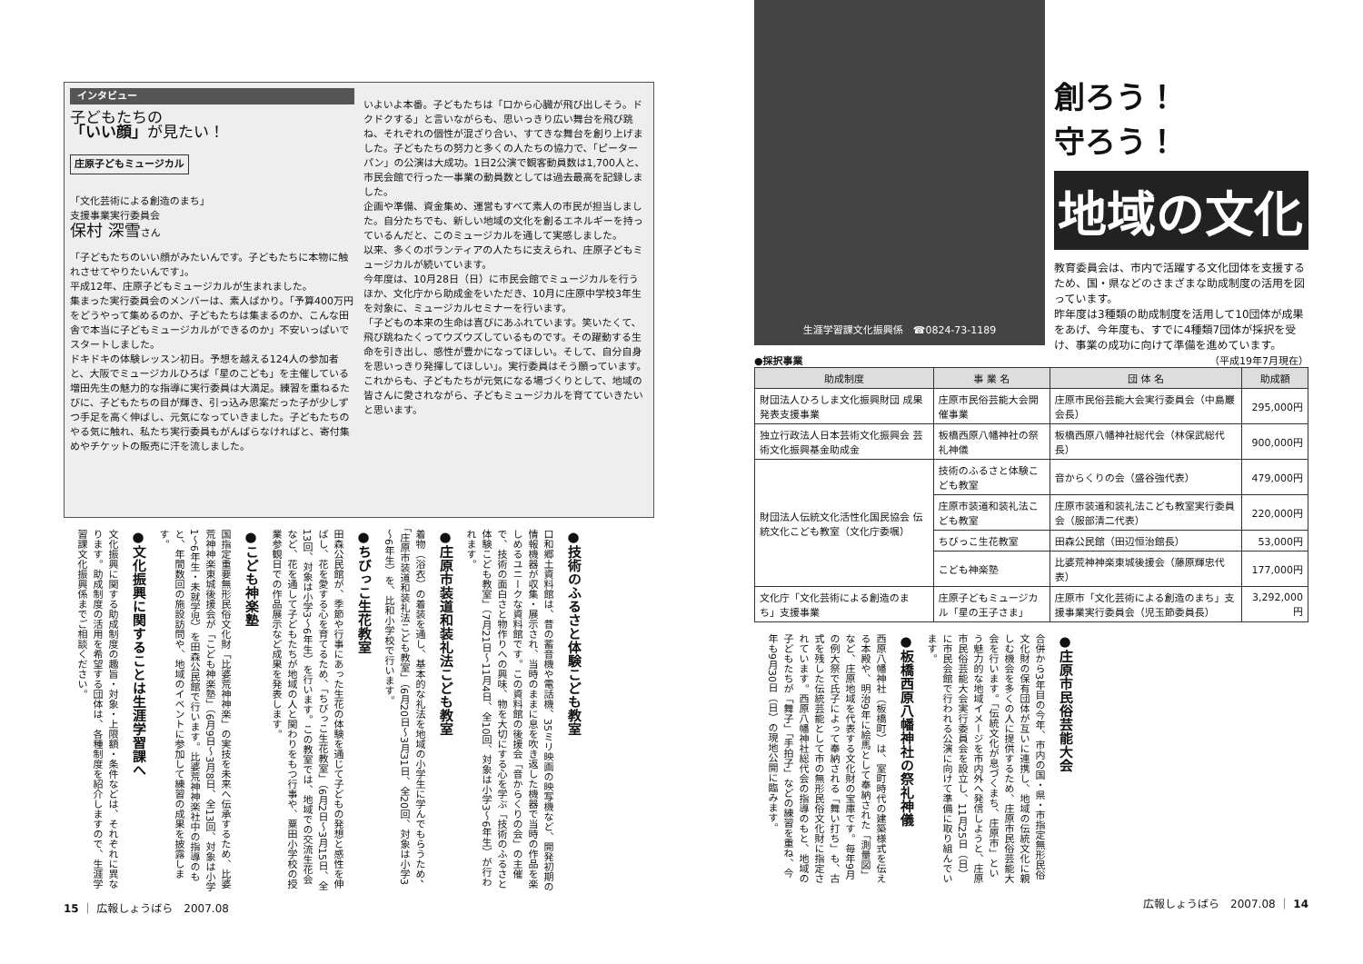インタビュー
子どもたちの
「いい顔」が見たい！
庄原子どもミュージカル
「文化芸術による創造のまち」
支援事業実行委員会
保村 深雪さん
「子どもたちのいい顔がみたいんです。子どもたちに本物に触れさせてやりたいんです」。
平成12年、庄原子どもミュージカルが生まれました。
集まった実行委員会のメンバーは、素人ばかり。「予算400万円をどうやって集めるのか、子どもたちは集まるのか、こんな田舎で本当に子どもミュージカルができるのか」不安いっぱいでスタートしました。
ドキドキの体験レッスン初日。予想を越える124人の参加者と、大阪でミュージカルひろば「星のこども」を主催している増田先生の魅力的な指導に実行委員は大満足。練習を重ねるたびに、子どもたちの目が輝き、引っ込み思案だった子が少しずつ手足を高く伸ばし、元気になっていきました。子どもたちのやる気に触れ、私たち実行委員もがんばらなければと、寄付集めやチケットの販売に汗を流しました。
いよいよ本番。子どもたちは「口から心臓が飛び出しそう。ドクドクする」と言いながらも、思いっきり広い舞台を飛び跳ね、それぞれの個性が混ざり合い、すてきな舞台を創り上げました。子どもたちの努力と多くの人たちの協力で、「ピーターパン」の公演は大成功。1日2公演で観客動員数は1,700人と、市民会館で行った一事業の動員数としては過去最高を記録しました。
企画や準備、資金集め、運営もすべて素人の市民が担当しました。自分たちでも、新しい地域の文化を創るエネルギーを持っているんだと、このミュージカルを通して実感しました。
以来、多くのボランティアの人たちに支えられ、庄原子どもミュージカルが続いています。
今年度は、10月28日（日）に市民会館でミュージカルを行うほか、文化庁から助成金をいただき、10月に庄原中学校3年生を対象に、ミュージカルセミナーを行います。
「子どもの本来の生命は喜びにあふれています。笑いたくて、飛び跳ねたくってウズウズしているものです。その躍動する生命を引き出し、感性が豊かになってほしい。そして、自分自身を思いっきり発揮してほしい」。実行委員はそう願っています。
これからも、子どもたちが元気になる場づくりとして、地域の皆さんに愛されながら、子どもミュージカルを育てていきたいと思います。
●技術のふるさと体験こども教室
口和郷土資料館は、昔の蓄音機や電話機、35ミリ映画の映写機など、開発初期の情報機器が収集・展示され、当時のままに息を吹き返した機器で当時の作品を楽しめるユニークな資料館です。この資料館の後援会「音からくりの会」の主催で、技術の面白さと物作りへの興味、物を大切にする心を学ぶ「技術のふるさと体験こども教室」（7月21日～11月4日、全10回、対象は小学3～6年生）が行われます。
●庄原市装道和装礼法こども教室
着物（浴衣）の着装を通し、基本的な礼法を地域の小学生に学んでもらうため、「庄原市装道和装礼法こども教室」（6月20日～3月31日、全20回、対象は小学3～6年生）を、比和小学校で行います。
●ちびっこ生花教室
田森公民館が、季節や行事にあった生花の体験を通じて子どもの発想と感性を伸ばし、花を愛する心を育てるため、「ちびっこ生花教室」（6月2日～3月15日、全13回、対象は小学3～6年生）を行います。この教室では、地域での交流生花会など、花を通して子どもたちが地域の人と関わりをもつ行事や、粟田小学校の授業参観日での作品展示など成果を発表します。
●こども神楽塾
国指定重要無形民俗文化財「比婆荒神神楽」の実技を未来へ伝承するため、比婆荒神神楽東城後援会が「こども神楽塾」（6月9日～3月8日、全13回、対象は小学1～6年生・未就学児）を田森公民館で行います。比婆荒神神楽社中の指導のもと、年間数回の施設訪問や、地域のイベントに参加して練習の成果を披露します。
●文化振興に関することは生涯学習課へ
文化振興に関する助成制度の趣旨・対象・上限額・条件などは、それぞれに異なります。助成制度の活用を希望する団体は、各種制度を紹介しますので、生涯学習課文化振興係までご相談ください。
15 ｜ 広報しょうばら　2007.08
生涯学習課文化振興係　☎0824-73-1189
創ろう！
守ろう！
地域の文化
教育委員会は、市内で活躍する文化団体を支援するため、国・県などのさまざまな助成制度の活用を図っています。
昨年度は3種類の助成制度を活用して10団体が成果をあげ、今年度も、すでに4種類7団体が採択を受け、事業の成功に向けて準備を進めています。
●採択事業 （平成19年7月現在）
| 助成制度 | 事 業 名 | 団 体 名 | 助成額 |
| --- | --- | --- | --- |
| 財団法人ひろしま文化振興財団 成果発表支援事業 | 庄原市民俗芸能大会開催事業 | 庄原市民俗芸能大会実行委員会（中島巖会長） | 295,000円 |
| 独立行政法人日本芸術文化振興会 芸術文化振興基金助成金 | 板橋西原八幡神社の祭礼神儀 | 板橋西原八幡神社総代会（林保武総代長） | 900,000円 |
| 財団法人伝統文化活性化国民協会 伝統文化こども教室（文化庁委嘱） | 技術のふるさと体験こども教室 | 音からくりの会（盛谷強代表） | 479,000円 |
| | 庄原市装道和装礼法こども教室 | 庄原市装道和装礼法こども教室実行委員会（服部清二代表） | 220,000円 |
| | ちびっこ生花教室 | 田森公民館（田辺恒治館長） | 53,000円 |
| | こども神楽塾 | 比婆荒神神楽東城後援会（藤原輝忠代表） | 177,000円 |
| 文化庁「文化芸術による創造のまち」支援事業 | 庄原子どもミュージカル「星の王子さま」 | 庄原市「文化芸術による創造のまち」支援事業実行委員会（児玉節委員長） | 3,292,000円 |
●庄原市民俗芸能大会
合併から3年目の今年、市内の国・県・市指定無形民俗文化財の保有団体が互いに連携し、地域の伝統文化に親しむ機会を多くの人に提供するため、庄原市民俗芸能大会を行います。「伝統文化が息づくまち、庄原市」という魅力的な地域イメージを市内外へ発信しようと、庄原市民俗芸能大会実行委員会を設立し、11月25日（日）に市民会館で行われる公演に向けて準備に取り組んでいます。
●板橋西原八幡神社の祭礼神儀
西原八幡神社（板橋町）は、室町時代の建築様式を伝える本殿や、明治9年に絵馬として奉納された「測量図」など、庄原地域を代表する文化財の宝庫です。毎年9月の例大祭で氏子によって奉納される「舞い打ち」も、古式を残した伝統芸能として市の無形民俗文化財に指定されています。西原八幡神社総代会の指導のもと、地域の子どもたちが「舞子」「手拍子」などの練習を重ね、今年も9月30日（日）の現地公開に臨みます。
広報しょうばら　2007.08 ｜ 14